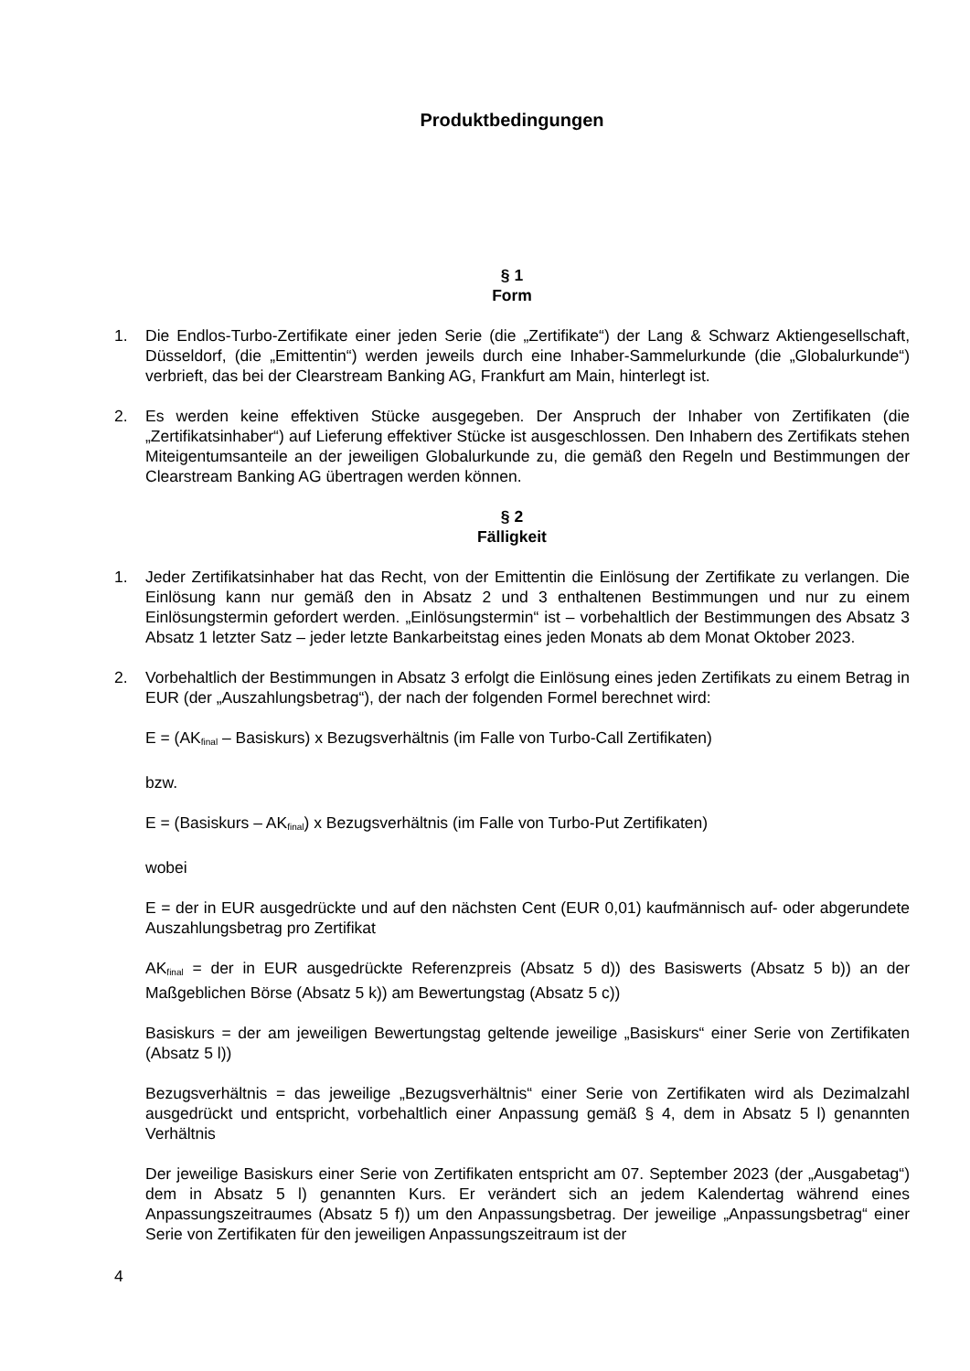Produktbedingungen
§ 1
Form
1. Die Endlos-Turbo-Zertifikate einer jeden Serie (die „Zertifikate“) der Lang & Schwarz Aktiengesellschaft, Düsseldorf, (die „Emittentin“) werden jeweils durch eine Inhaber-Sammelurkunde (die „Globalurkunde“) verbrieft, das bei der Clearstream Banking AG, Frankfurt am Main, hinterlegt ist.
2. Es werden keine effektiven Stücke ausgegeben. Der Anspruch der Inhaber von Zertifikaten (die „Zertifikatsinhaber“) auf Lieferung effektiver Stücke ist ausgeschlossen. Den Inhabern des Zertifikats stehen Miteigentumsanteile an der jeweiligen Globalurkunde zu, die gemäß den Regeln und Bestimmungen der Clearstream Banking AG übertragen werden können.
§ 2
Fälligkeit
1. Jeder Zertifikatsinhaber hat das Recht, von der Emittentin die Einlösung der Zertifikate zu verlangen. Die Einlösung kann nur gemäß den in Absatz 2 und 3 enthaltenen Bestimmungen und nur zu einem Einlösungstermin gefordert werden. „Einlösungstermin“ ist – vorbehaltlich der Bestimmungen des Absatz 3 Absatz 1 letzter Satz – jeder letzte Bankarbeitstag eines jeden Monats ab dem Monat Oktober 2023.
2. Vorbehaltlich der Bestimmungen in Absatz 3 erfolgt die Einlösung eines jeden Zertifikats zu einem Betrag in EUR (der „Auszahlungsbetrag“), der nach der folgenden Formel berechnet wird:
E = (AK<sub>final</sub> – Basiskurs) x Bezugsverhältnis (im Falle von Turbo-Call Zertifikaten)
bzw.
E = (Basiskurs – AK<sub>final</sub>) x Bezugsverhältnis (im Falle von Turbo-Put Zertifikaten)
wobei
E = der in EUR ausgedrückte und auf den nächsten Cent (EUR 0,01) kaufmännisch auf- oder abgerundete Auszahlungsbetrag pro Zertifikat
AK<sub>final</sub> = der in EUR ausgedrückte Referenzpreis (Absatz 5 d)) des Basiswerts (Absatz 5 b)) an der Maßgeblichen Börse (Absatz 5 k)) am Bewertungstag (Absatz 5 c))
Basiskurs = der am jeweiligen Bewertungstag geltende jeweilige „Basiskurs“ einer Serie von Zertifikaten (Absatz 5 l))
Bezugsverhältnis = das jeweilige „Bezugsverhältnis“ einer Serie von Zertifikaten wird als Dezimalzahl ausgedrückt und entspricht, vorbehaltlich einer Anpassung gemäß § 4, dem in Absatz 5 l) genannten Verhältnis
Der jeweilige Basiskurs einer Serie von Zertifikaten entspricht am 07. September 2023 (der „Ausgabetag“) dem in Absatz 5 l) genannten Kurs. Er verändert sich an jedem Kalendertag während eines Anpassungszeitraumes (Absatz 5 f)) um den Anpassungsbetrag. Der jeweilige „Anpassungsbetrag“ einer Serie von Zertifikaten für den jeweiligen Anpassungszeitraum ist der
4